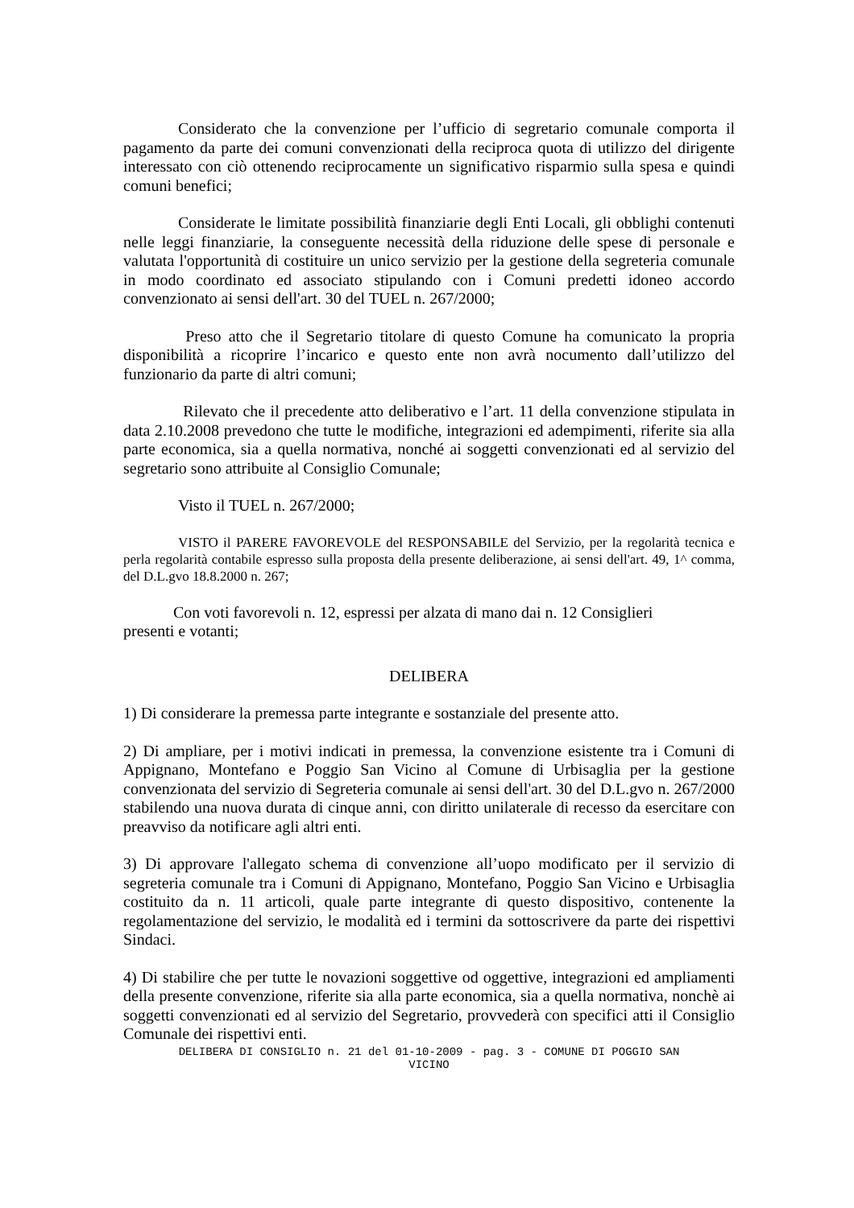Considerato che la convenzione per l’ufficio di segretario comunale comporta il pagamento da parte dei comuni convenzionati della reciproca quota di utilizzo del dirigente interessato con ciò ottenendo reciprocamente un significativo risparmio sulla spesa e quindi comuni benefici;
Considerate le limitate possibilità finanziarie degli Enti Locali, gli obblighi contenuti nelle leggi finanziarie, la conseguente necessità della riduzione delle spese di personale e valutata l'opportunità di costituire un unico servizio per la gestione della segreteria comunale in modo coordinato ed associato stipulando con i Comuni predetti idoneo accordo convenzionato ai sensi dell'art. 30 del TUEL n. 267/2000;
Preso atto che il Segretario titolare di questo Comune ha comunicato la propria disponibilità a ricoprire l’incarico e questo ente non avrà nocumento dall’utilizzo del funzionario da parte di altri comuni;
Rilevato che il precedente atto deliberativo e l’art. 11 della convenzione stipulata in data 2.10.2008 prevedono che tutte le modifiche, integrazioni ed adempimenti, riferite sia alla parte economica, sia a quella normativa, nonché ai soggetti convenzionati ed al servizio del segretario sono attribuite al Consiglio Comunale;
Visto il TUEL n. 267/2000;
VISTO il PARERE FAVOREVOLE del RESPONSABILE del Servizio, per la regolarità tecnica e perla regolarità contabile espresso sulla proposta della presente deliberazione, ai sensi dell'art. 49, 1^ comma, del D.L.gvo 18.8.2000 n. 267;
Con voti favorevoli n. 12, espressi per alzata di mano dai n. 12 Consiglieri
presenti e votanti;
DELIBERA
1) Di considerare la premessa parte integrante e sostanziale del presente atto.
2) Di ampliare, per i motivi indicati in premessa, la convenzione esistente tra i Comuni di Appignano, Montefano e Poggio San Vicino al Comune di Urbisaglia per la gestione convenzionata del servizio di Segreteria comunale ai sensi dell'art. 30 del D.L.gvo n. 267/2000 stabilendo una nuova durata di cinque anni, con diritto unilaterale di recesso da esercitare con preavviso da notificare agli altri enti.
3) Di approvare l'allegato schema di convenzione all’uopo modificato per il servizio di segreteria comunale tra i Comuni di Appignano, Montefano, Poggio San Vicino e Urbisaglia costituito da n. 11 articoli, quale parte integrante di questo dispositivo, contenente la regolamentazione del servizio, le modalità ed i termini da sottoscrivere da parte dei rispettivi Sindaci.
4) Di stabilire che per tutte le novazioni soggettive od oggettive, integrazioni ed ampliamenti della presente convenzione, riferite sia alla parte economica, sia a quella normativa, nonchè ai soggetti convenzionati ed al servizio del Segretario, provvederà con specifici atti il Consiglio Comunale dei rispettivi enti.
DELIBERA DI CONSIGLIO n. 21 del 01-10-2009 - pag. 3 - COMUNE DI POGGIO SAN
VICINO